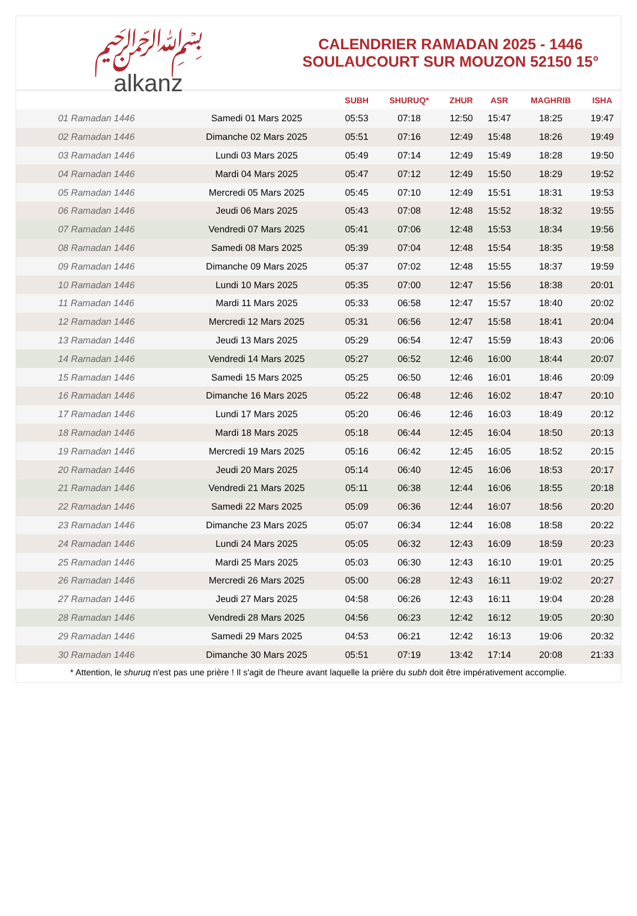﷽
alkanz
CALENDRIER RAMADAN 2025 - 1446
SOULAUCOURT SUR MOUZON 52150 15°
| | | SUBH | SHURUQ* | ZHUR | ASR | MAGHRIB | ISHA |
| --- | --- | --- | --- | --- | --- | --- | --- |
| 01 Ramadan 1446 | Samedi 01 Mars 2025 | 05:53 | 07:18 | 12:50 | 15:47 | 18:25 | 19:47 |
| 02 Ramadan 1446 | Dimanche 02 Mars 2025 | 05:51 | 07:16 | 12:49 | 15:48 | 18:26 | 19:49 |
| 03 Ramadan 1446 | Lundi 03 Mars 2025 | 05:49 | 07:14 | 12:49 | 15:49 | 18:28 | 19:50 |
| 04 Ramadan 1446 | Mardi 04 Mars 2025 | 05:47 | 07:12 | 12:49 | 15:50 | 18:29 | 19:52 |
| 05 Ramadan 1446 | Mercredi 05 Mars 2025 | 05:45 | 07:10 | 12:49 | 15:51 | 18:31 | 19:53 |
| 06 Ramadan 1446 | Jeudi 06 Mars 2025 | 05:43 | 07:08 | 12:48 | 15:52 | 18:32 | 19:55 |
| 07 Ramadan 1446 | Vendredi 07 Mars 2025 | 05:41 | 07:06 | 12:48 | 15:53 | 18:34 | 19:56 |
| 08 Ramadan 1446 | Samedi 08 Mars 2025 | 05:39 | 07:04 | 12:48 | 15:54 | 18:35 | 19:58 |
| 09 Ramadan 1446 | Dimanche 09 Mars 2025 | 05:37 | 07:02 | 12:48 | 15:55 | 18:37 | 19:59 |
| 10 Ramadan 1446 | Lundi 10 Mars 2025 | 05:35 | 07:00 | 12:47 | 15:56 | 18:38 | 20:01 |
| 11 Ramadan 1446 | Mardi 11 Mars 2025 | 05:33 | 06:58 | 12:47 | 15:57 | 18:40 | 20:02 |
| 12 Ramadan 1446 | Mercredi 12 Mars 2025 | 05:31 | 06:56 | 12:47 | 15:58 | 18:41 | 20:04 |
| 13 Ramadan 1446 | Jeudi 13 Mars 2025 | 05:29 | 06:54 | 12:47 | 15:59 | 18:43 | 20:06 |
| 14 Ramadan 1446 | Vendredi 14 Mars 2025 | 05:27 | 06:52 | 12:46 | 16:00 | 18:44 | 20:07 |
| 15 Ramadan 1446 | Samedi 15 Mars 2025 | 05:25 | 06:50 | 12:46 | 16:01 | 18:46 | 20:09 |
| 16 Ramadan 1446 | Dimanche 16 Mars 2025 | 05:22 | 06:48 | 12:46 | 16:02 | 18:47 | 20:10 |
| 17 Ramadan 1446 | Lundi 17 Mars 2025 | 05:20 | 06:46 | 12:46 | 16:03 | 18:49 | 20:12 |
| 18 Ramadan 1446 | Mardi 18 Mars 2025 | 05:18 | 06:44 | 12:45 | 16:04 | 18:50 | 20:13 |
| 19 Ramadan 1446 | Mercredi 19 Mars 2025 | 05:16 | 06:42 | 12:45 | 16:05 | 18:52 | 20:15 |
| 20 Ramadan 1446 | Jeudi 20 Mars 2025 | 05:14 | 06:40 | 12:45 | 16:06 | 18:53 | 20:17 |
| 21 Ramadan 1446 | Vendredi 21 Mars 2025 | 05:11 | 06:38 | 12:44 | 16:06 | 18:55 | 20:18 |
| 22 Ramadan 1446 | Samedi 22 Mars 2025 | 05:09 | 06:36 | 12:44 | 16:07 | 18:56 | 20:20 |
| 23 Ramadan 1446 | Dimanche 23 Mars 2025 | 05:07 | 06:34 | 12:44 | 16:08 | 18:58 | 20:22 |
| 24 Ramadan 1446 | Lundi 24 Mars 2025 | 05:05 | 06:32 | 12:43 | 16:09 | 18:59 | 20:23 |
| 25 Ramadan 1446 | Mardi 25 Mars 2025 | 05:03 | 06:30 | 12:43 | 16:10 | 19:01 | 20:25 |
| 26 Ramadan 1446 | Mercredi 26 Mars 2025 | 05:00 | 06:28 | 12:43 | 16:11 | 19:02 | 20:27 |
| 27 Ramadan 1446 | Jeudi 27 Mars 2025 | 04:58 | 06:26 | 12:43 | 16:11 | 19:04 | 20:28 |
| 28 Ramadan 1446 | Vendredi 28 Mars 2025 | 04:56 | 06:23 | 12:42 | 16:12 | 19:05 | 20:30 |
| 29 Ramadan 1446 | Samedi 29 Mars 2025 | 04:53 | 06:21 | 12:42 | 16:13 | 19:06 | 20:32 |
| 30 Ramadan 1446 | Dimanche 30 Mars 2025 | 05:51 | 07:19 | 13:42 | 17:14 | 20:08 | 21:33 |
* Attention, le shuruq n'est pas une prière ! Il s'agit de l'heure avant laquelle la prière du subh doit être impérativement accomplie.